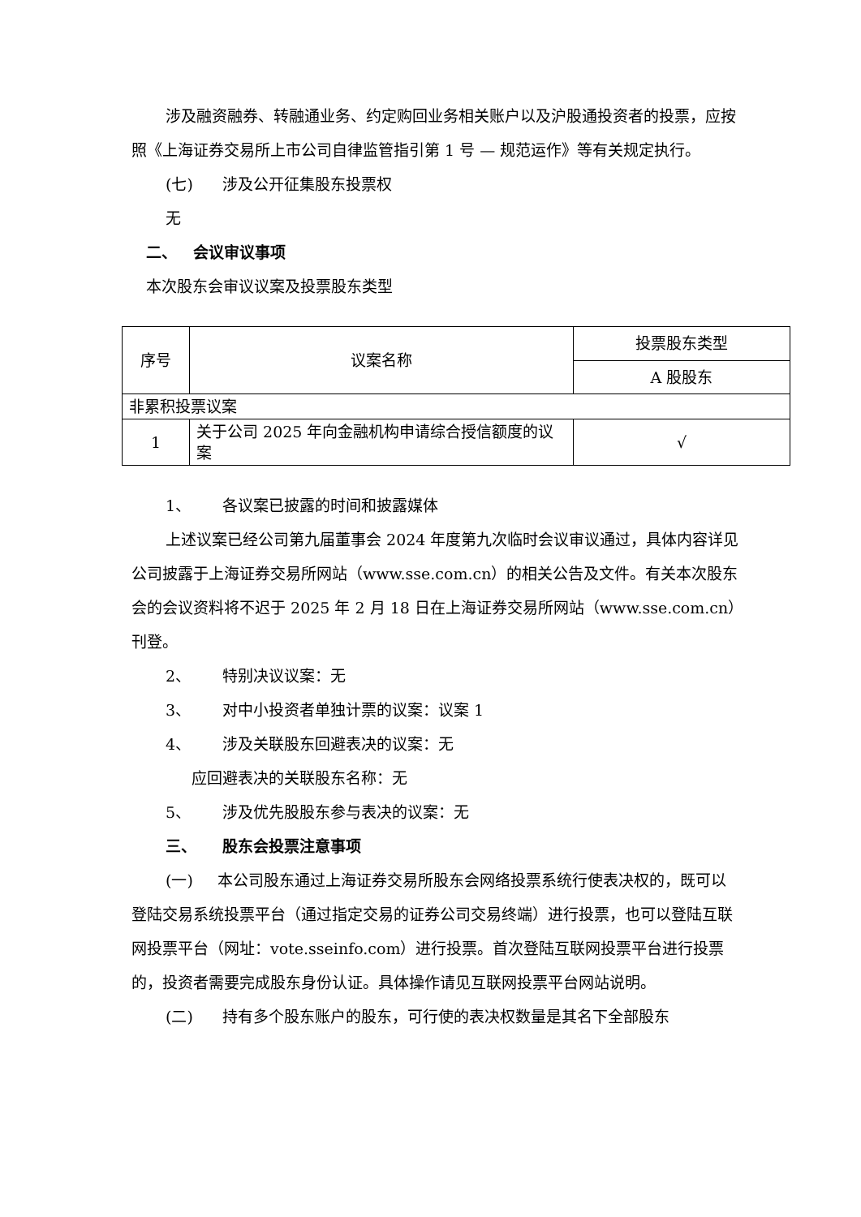涉及融资融券、转融通业务、约定购回业务相关账户以及沪股通投资者的投票，应按照《上海证券交易所上市公司自律监管指引第 1 号 — 规范运作》等有关规定执行。
(七) 涉及公开征集股东投票权
无
二、 会议审议事项
本次股东会审议议案及投票股东类型
| 序号 | 议案名称 | 投票股东类型 |
| | | A 股股东 |
| 非累积投票议案 | | |
| 1 | 关于公司 2025 年向金融机构申请综合授信额度的议案 | √ |
1、 各议案已披露的时间和披露媒体
上述议案已经公司第九届董事会 2024 年度第九次临时会议审议通过，具体内容详见公司披露于上海证券交易所网站（www.sse.com.cn）的相关公告及文件。有关本次股东会的会议资料将不迟于 2025 年 2 月 18 日在上海证券交易所网站（www.sse.com.cn）刊登。
2、 特别决议议案：无
3、 对中小投资者单独计票的议案：议案 1
4、 涉及关联股东回避表决的议案：无
应回避表决的关联股东名称：无
5、 涉及优先股股东参与表决的议案：无
三、 股东会投票注意事项
(一) 本公司股东通过上海证券交易所股东会网络投票系统行使表决权的，既可以登陆交易系统投票平台（通过指定交易的证券公司交易终端）进行投票，也可以登陆互联网投票平台（网址：vote.sseinfo.com）进行投票。首次登陆互联网投票平台进行投票的，投资者需要完成股东身份认证。具体操作请见互联网投票平台网站说明。
(二) 持有多个股东账户的股东，可行使的表决权数量是其名下全部股东